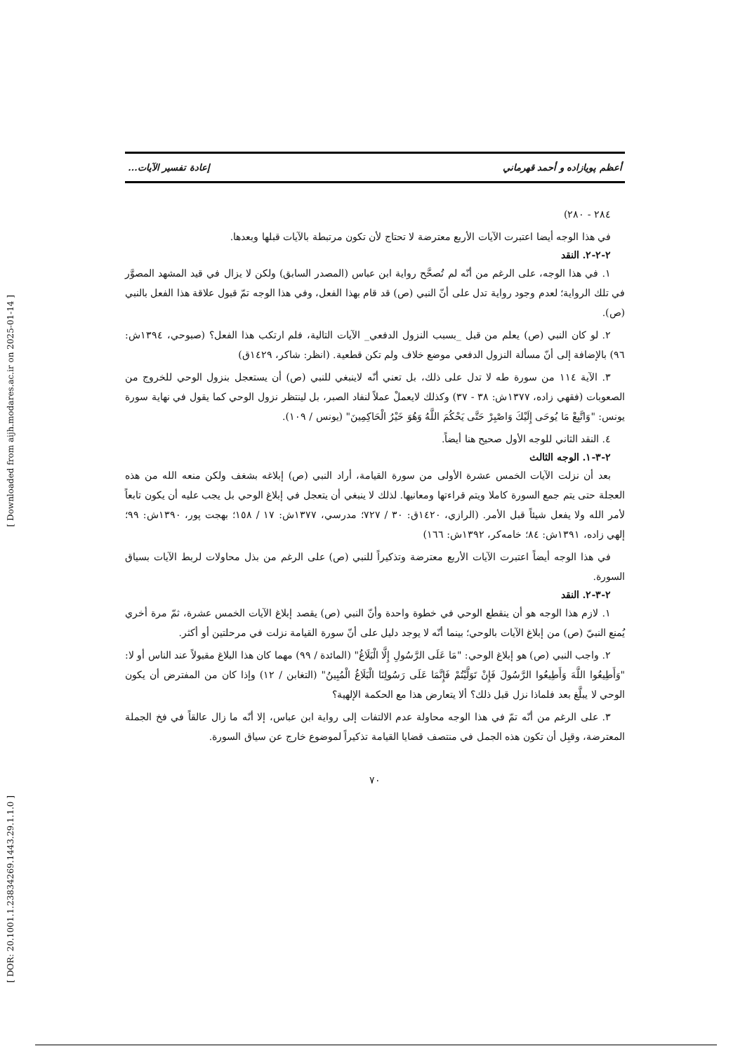[ Downloaded from aijh.modares.ac.ir on 2025-01-14 ]
[ DOR: 20.1001.1.23834269.1443.29.1.1.0 ]
أعظم پويازاده و أحمد قهرماني إعادة تفسير الآيات...
٢٨٤ - ٢٨٠)
في هذا الوجه أيضا اعتبرت الآيات الأربع معترضة لا تحتاج لأن تكون مرتبطة بالآيات قبلها وبعدها.
٢-٢-٢. النقد
١. في هذا الوجه، على الرغم من أنّه لم تُصحَّح رواية ابن عباس (المصدر السابق) ولكن لا يزال في قيد المشهد المصوَّر في تلك الرواية؛ لعدم وجود رواية تدل على أنّ النبي (ص) قد قام بهذا الفعل، وفي هذا الوجه تمّ قبول علاقة هذا الفعل بالنبي (ص).
٢. لو كان النبي (ص) يعلم من قبل _بسبب النزول الدفعي_ الآيات التالية، فلم ارتكب هذا الفعل؟ (صبوحي، ١٣٩٤ش: ٩٦) بالإضافة إلى أنّ مسألة النزول الدفعي موضع خلاف ولم تكن قطعية. (انظر: شاكر، ١٤٢٩ق)
٣. الآية ١١٤ من سورة طه لا تدل على ذلك، بل تعني أنّه لاينبغي للنبي (ص) أن يستعجل بنزول الوحي للخروج من الصعوبات (فقهي زاده، ١٣٧٧ش: ٣٨ - ٣٧) وكذلك لايعملْ عملاً لنفاد الصبر، بل لينتظر نزول الوحي كما يقول في نهاية سورة يونس: "وَاتَّبِعْ مَا يُوحَى إِلَيْكَ وَاصْبِرْ حَتَّى يَحْكُمَ اللَّهُ وَهُوَ خَيْرُ الْحَاكِمِينَ" (يونس / ١٠٩).
٤. النقد الثاني للوجه الأول صحيح هنا أيضاً.
٢-٣-١. الوجه الثالث
بعد أن نزلت الآيات الخمس عشرة الأولى من سورة القيامة، أراد النبي (ص) إبلاغه بشغف ولكن منعه الله من هذه العجلة حتى يتم جمع السورة كاملا ويتم قراءتها ومعانيها. لذلك لا ينبغي أن يتعجل في إبلاغ الوحي بل يجب عليه أن يكون تابعاً لأمر الله ولا يفعل شيئاً قبل الأمر. (الرازي، ١٤٢٠ق: ٣٠ / ٧٢٧؛ مدرسي، ١٣٧٧ش: ١٧ / ١٥٨؛ بهجت پور، ١٣٩٠ش: ٩٩؛ إلهي زاده، ١٣٩١ش: ٨٤؛ خامه‌كر، ١٣٩٢ش: ١٦٦)
في هذا الوجه أيضاً اعتبرت الآيات الأربع معترضة وتذكيراً للنبي (ص) على الرغم من بذل محاولات لربط الآيات بسياق السورة.
٢-٣-٢. النقد
١. لازم هذا الوجه هو أن ينقطع الوحي في خطوة واحدة وأنّ النبي (ص) يقصد إبلاغ الآيات الخمس عشرة، ثمّ مرة أخري يُمنع النبيّ (ص) من إبلاغ الآيات بالوحي؛ بينما أنّه لا يوجد دليل على أنّ سورة القيامة نزلت في مرحلتين أو أكثر.
٢. واجب النبي (ص) هو إبلاغ الوحي: "مَا عَلَى الرَّسُولِ إِلَّا الْبَلَاغُ" (المائدة / ٩٩) مهما كان هذا البلاغ مقبولاً عند الناس أو لا: "وَأَطِيعُوا اللَّهَ وَأَطِيعُوا الرَّسُولَ فَإِنْ تَوَلَّيْتُمْ فَإِنَّمَا عَلَى رَسُولِنَا الْبَلَاغُ الْمُبِينُ" (التغابن / ١٢) وإذا كان من المفترض أن يكون الوحي لا يبلَّغ بعد فلماذا نزل قبل ذلك؟ ألا يتعارض هذا مع الحكمة الإلهية؟
٣. على الرغم من أنّه تمّ في هذا الوجه محاولة عدم الالتفات إلى رواية ابن عباس، إلا أنّه ما زال عالقاً في فخ الجملة المعترضة، وقبِل أن تكون هذه الجمل في منتصف قضايا القيامة تذكيراً لموضوع خارج عن سياق السورة.
٧٠